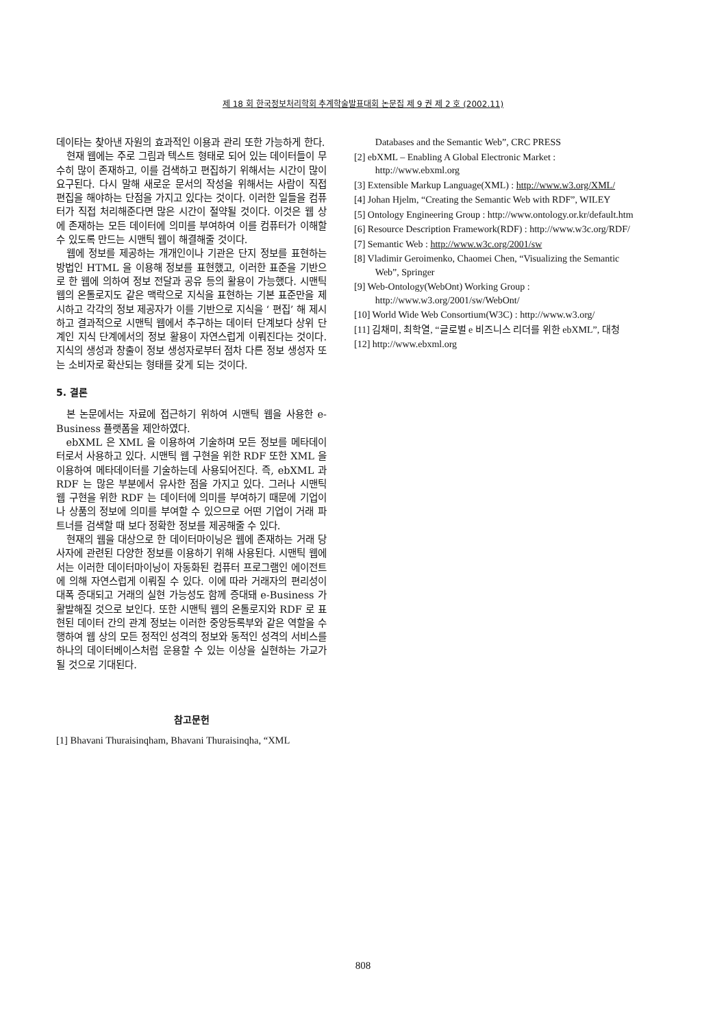제 18 회 한국정보처리학회 추계학술발표대회 논문집 제 9 권 제 2 호 (2002.11)
데이타는 찾아낸 자원의 효과적인 이용과 관리 또한 가능하게 한다.
현재 웹에는 주로 그림과 텍스트 형태로 되어 있는 데이터들이 무수히 많이 존재하고, 이를 검색하고 편집하기 위해서는 시간이 많이 요구된다. 다시 말해 새로운 문서의 작성을 위해서는 사람이 직접 편집을 해야하는 단점을 가지고 있다는 것이다. 이러한 일들을 컴퓨터가 직접 처리해준다면 많은 시간이 절약될 것이다. 이것은 웹 상에 존재하는 모든 데이터에 의미를 부여하여 이를 컴퓨터가 이해할 수 있도록 만드는 시맨틱 웹이 해결해줄 것이다.
웹에 정보를 제공하는 개개인이나 기관은 단지 정보를 표현하는 방법인 HTML 을 이용해 정보를 표현했고, 이러한 표준을 기반으로 한 웹에 의하여 정보 전달과 공유 등의 활용이 가능했다. 시맨틱 웹의 온톨로지도 같은 맥락으로 지식을 표현하는 기본 표준만을 제시하고 각각의 정보 제공자가 이를 기반으로 지식을 ‘ 편집’ 해 제시하고 결과적으로 시맨틱 웹에서 추구하는 데이터 단계보다 상위 단계인 지식 단계에서의 정보 활용이 자연스럽게 이뤄진다는 것이다. 지식의 생성과 창출이 정보 생성자로부터 점차 다른 정보 생성자 또는 소비자로 확산되는 형태를 갖게 되는 것이다.
5. 결론
본 논문에서는 자료에 접근하기 위하여 시맨틱 웹을 사용한 e-Business 플랫폼을 제안하였다.
ebXML 은 XML 을 이용하여 기술하며 모든 정보를 메타데이터로서 사용하고 있다. 시맨틱 웹 구현을 위한 RDF 또한 XML 을 이용하여 메타데이터를 기술하는데 사용되어진다. 즉, ebXML 과 RDF 는 많은 부분에서 유사한 점을 가지고 있다. 그러나 시맨틱 웹 구현을 위한 RDF 는 데이터에 의미를 부여하기 때문에 기업이나 상품의 정보에 의미를 부여할 수 있으므로 어떤 기업이 거래 파트너를 검색할 때 보다 정확한 정보를 제공해줄 수 있다.
현재의 웹을 대상으로 한 데이터마이닝은 웹에 존재하는 거래 당사자에 관련된 다양한 정보를 이용하기 위해 사용된다. 시맨틱 웹에서는 이러한 데이터마이닝이 자동화된 컴퓨터 프로그램인 에이전트에 의해 자연스럽게 이뤄질 수 있다. 이에 따라 거래자의 편리성이 대폭 증대되고 거래의 실현 가능성도 함께 증대돼 e-Business 가 활발해질 것으로 보인다. 또한 시맨틱 웹의 온톨로지와 RDF 로 표현된 데이터 간의 관계 정보는 이러한 중앙등록부와 같은 역할을 수행하여 웹 상의 모든 정적인 성격의 정보와 동적인 성격의 서비스를 하나의 데이터베이스처럼 운용할 수 있는 이상을 실현하는 가교가 될 것으로 기대된다.
참고문헌
[1] Bhavani Thuraisinqham, Bhavani Thuraisinqha, “XML
Databases and the Semantic Web”, CRC PRESS
[2] ebXML – Enabling A Global Electronic Market : http://www.ebxml.org
[3] Extensible Markup Language(XML) : http://www.w3.org/XML/
[4] Johan Hjelm, “Creating the Semantic Web with RDF”, WILEY
[5] Ontology Engineering Group : http://www.ontology.or.kr/default.htm
[6] Resource Description Framework(RDF) : http://www.w3c.org/RDF/
[7] Semantic Web : http://www.w3c.org/2001/sw
[8] Vladimir Geroimenko, Chaomei Chen, “Visualizing the Semantic Web”, Springer
[9] Web-Ontology(WebOnt) Working Group : http://www.w3.org/2001/sw/WebOnt/
[10] World Wide Web Consortium(W3C) : http://www.w3.org/
[11] 김채미, 최학열, “글로벌 e 비즈니스 리더를 위한 ebXML”, 대청
[12] http://www.ebxml.org
808